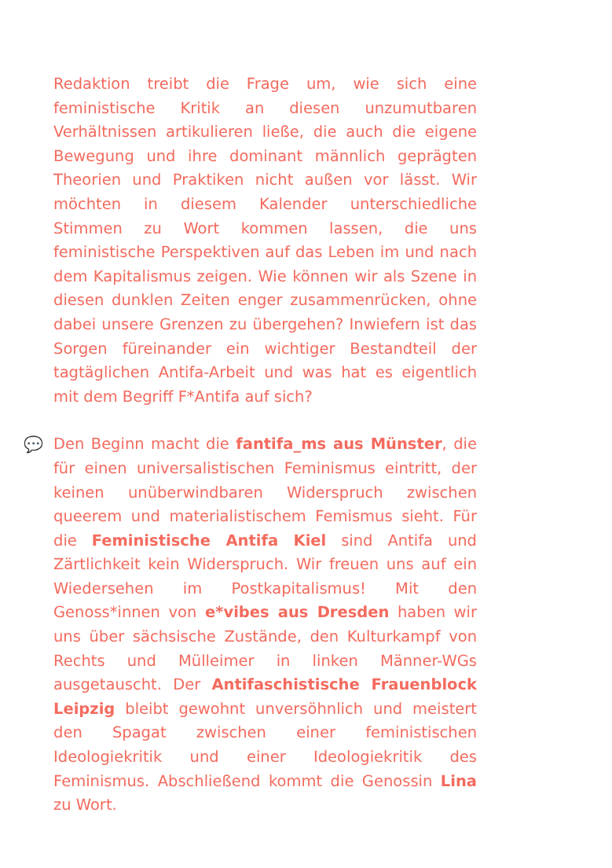Redaktion treibt die Frage um, wie sich eine feministische Kritik an diesen unzumutbaren Verhältnissen artikulieren ließe, die auch die eigene Bewegung und ihre dominant männlich geprägten Theorien und Praktiken nicht außen vor lässt. Wir möchten in diesem Kalender unterschiedliche Stimmen zu Wort kommen lassen, die uns feministische Perspektiven auf das Leben im und nach dem Kapitalismus zeigen. Wie können wir als Szene in diesen dunklen Zeiten enger zusammenrücken, ohne dabei unsere Grenzen zu übergehen? Inwiefern ist das Sorgen füreinander ein wichtiger Bestandteil der tagtäglichen Antifa-Arbeit und was hat es eigentlich mit dem Begriff F*Antifa auf sich?
💬 Den Beginn macht die fantifa_ms aus Münster, die für einen universalistischen Feminismus eintritt, der keinen unüberwindbaren Widerspruch zwischen queerem und materialistischem Femismus sieht. Für die Feministische Antifa Kiel sind Antifa und Zärtlichkeit kein Widerspruch. Wir freuen uns auf ein Wiedersehen im Postkapitalismus! Mit den Genoss*innen von e*vibes aus Dresden haben wir uns über sächsische Zustände, den Kulturkampf von Rechts und Mülleimer in linken Männer-WGs ausgetauscht. Der Antifaschistische Frauenblock Leipzig bleibt gewohnt unversöhnlich und meistert den Spagat zwischen einer feministischen Ideologiekritik und einer Ideologiekritik des Feminismus. Abschließend kommt die Genossin Lina zu Wort.